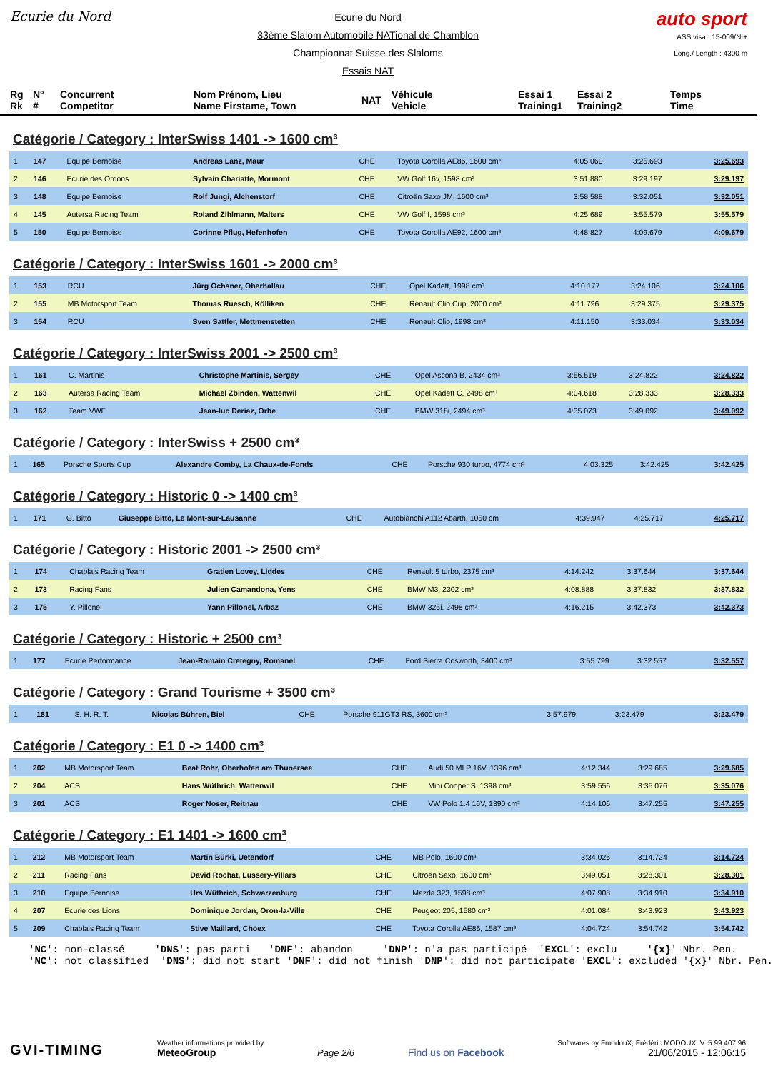Ecurie du Nord
Ecurie du Nord
33ème Slalom Automobile NATional de Chamblon
Championnat Suisse des Slaloms
Essais NAT
auto sport
ASS visa : 15-009/NI+
Long./ Length : 4300 m
Rg
Rk
N°
#
Concurrent
Competitor
Nom Prénom, Lieu
Name Firstame, Town
NAT
Véhicule
Vehicle
Essai 1
Training1
Essai 2
Training2
Temps
Time
Catégorie / Category : InterSwiss 1401 -> 1600 cm³
| 1 | 147 | Equipe Bernoise | Andreas Lanz, Maur | CHE | Toyota Corolla AE86, 1600 cm³ | 4:05.060 | 3:25.693 | 3:25.693 |
| 2 | 146 | Ecurie des Ordons | Sylvain Chariatte, Mormont | CHE | VW Golf 16v, 1598 cm³ | 3:51.880 | 3:29.197 | 3:29.197 |
| 3 | 148 | Equipe Bernoise | Rolf Jungi, Alchenstorf | CHE | Citroën Saxo JM, 1600 cm³ | 3:58.588 | 3:32.051 | 3:32.051 |
| 4 | 145 | Autersa Racing Team | Roland Zihlmann, Malters | CHE | VW Golf I, 1598 cm³ | 4:25.689 | 3:55.579 | 3:55.579 |
| 5 | 150 | Equipe Bernoise | Corinne Pflug, Hefenhofen | CHE | Toyota Corolla AE92, 1600 cm³ | 4:48.827 | 4:09.679 | 4:09.679 |
Catégorie / Category : InterSwiss 1601 -> 2000 cm³
| 1 | 153 | RCU | Jürg Ochsner, Oberhallau | CHE | Opel Kadett, 1998 cm³ | 4:10.177 | 3:24.106 | 3:24.106 |
| 2 | 155 | MB Motorsport Team | Thomas Ruesch, Kölliken | CHE | Renault Clio Cup, 2000 cm³ | 4:11.796 | 3:29.375 | 3:29.375 |
| 3 | 154 | RCU | Sven Sattler, Mettmenstetten | CHE | Renault Clio, 1998 cm³ | 4:11.150 | 3:33.034 | 3:33.034 |
Catégorie / Category : InterSwiss 2001 -> 2500 cm³
| 1 | 161 | C. Martinis | Christophe Martinis, Sergey | CHE | Opel Ascona B, 2434 cm³ | 3:56.519 | 3:24.822 | 3:24.822 |
| 2 | 163 | Autersa Racing Team | Michael Zbinden, Wattenwil | CHE | Opel Kadett C, 2498 cm³ | 4:04.618 | 3:28.333 | 3:28.333 |
| 3 | 162 | Team VWF | Jean-luc Deriaz, Orbe | CHE | BMW 318i, 2494 cm³ | 4:35.073 | 3:49.092 | 3:49.092 |
Catégorie / Category : InterSwiss + 2500 cm³
| 1 | 165 | Porsche Sports Cup | Alexandre Comby, La Chaux-de-Fonds | CHE | Porsche 930 turbo, 4774 cm³ | 4:03.325 | 3:42.425 | 3:42.425 |
Catégorie / Category : Historic 0 -> 1400 cm³
| 1 | 171 | G. Bitto | Giuseppe Bitto, Le Mont-sur-Lausanne | CHE | Autobianchi A112 Abarth, 1050 cm | 4:39.947 | 4:25.717 | 4:25.717 |
Catégorie / Category : Historic 2001 -> 2500 cm³
| 1 | 174 | Chablais Racing Team | Gratien Lovey, Liddes | CHE | Renault 5 turbo, 2375 cm³ | 4:14.242 | 3:37.644 | 3:37.644 |
| 2 | 173 | Racing Fans | Julien Camandona, Yens | CHE | BMW M3, 2302 cm³ | 4:08.888 | 3:37.832 | 3:37.832 |
| 3 | 175 | Y. Pillonel | Yann Pillonel, Arbaz | CHE | BMW 325i, 2498 cm³ | 4:16.215 | 3:42.373 | 3:42.373 |
Catégorie / Category : Historic + 2500 cm³
| 1 | 177 | Ecurie Performance | Jean-Romain Cretegny, Romanel | CHE | Ford Sierra Cosworth, 3400 cm³ | 3:55.799 | 3:32.557 | 3:32.557 |
Catégorie / Category : Grand Tourisme + 3500 cm³
| 1 | 181 | S. H. R. T. | Nicolas Bühren, Biel | CHE | Porsche 911GT3 RS, 3600 cm³ | 3:57.979 | 3:23.479 | 3:23.479 |
Catégorie / Category : E1 0 -> 1400 cm³
| 1 | 202 | MB Motorsport Team | Beat Rohr, Oberhofen am Thunersee | CHE | Audi 50 MLP 16V, 1396 cm³ | 4:12.344 | 3:29.685 | 3:29.685 |
| 2 | 204 | ACS | Hans Wüthrich, Wattenwil | CHE | Mini Cooper S, 1398 cm³ | 3:59.556 | 3:35.076 | 3:35.076 |
| 3 | 201 | ACS | Roger Noser, Reitnau | CHE | VW Polo 1.4 16V, 1390 cm³ | 4:14.106 | 3:47.255 | 3:47.255 |
Catégorie / Category : E1 1401 -> 1600 cm³
| 1 | 212 | MB Motorsport Team | Martin Bürki, Uetendorf | CHE | MB Polo, 1600 cm³ | 3:34.026 | 3:14.724 | 3:14.724 |
| 2 | 211 | Racing Fans | David Rochat, Lussery-Villars | CHE | Citroën Saxo, 1600 cm³ | 3:49.051 | 3:28.301 | 3:28.301 |
| 3 | 210 | Equipe Bernoise | Urs Wüthrich, Schwarzenburg | CHE | Mazda 323, 1598 cm³ | 4:07.908 | 3:34.910 | 3:34.910 |
| 4 | 207 | Ecurie des Lions | Dominique Jordan, Oron-la-Ville | CHE | Peugeot 205, 1580 cm³ | 4:01.084 | 3:43.923 | 3:43.923 |
| 5 | 209 | Chablais Racing Team | Stive Maillard, Chöex | CHE | Toyota Corolla AE86, 1587 cm³ | 4:04.724 | 3:54.742 | 3:54.742 |
'NC': non-classé 'DNS': pas parti 'DNF': abandon 'DNP': n'a pas participé 'EXCL': exclu '{x}' Nbr. Pen. 'NC': not classified 'DNS': did not start 'DNF': did not finish 'DNP': did not participate 'EXCL': excluded '{x}' Nbr. Pen.
GVI-TIMING
Weather informations provided by
MeteoGroup
Page 2/6
Find us on Facebook
Softwares by FmodouX, Frédéric MODOUX, V. 5.99.407.96
21/06/2015 - 12:06:15